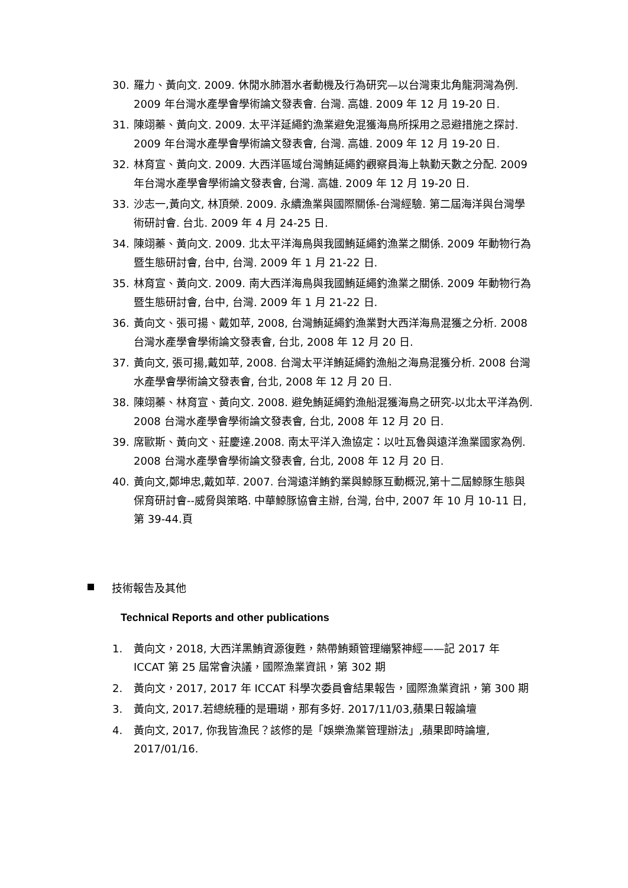30. 羅力、黃向文. 2009. 休閒水肺潛水者動機及行為研究—以台灣東北角龍洞灣為例. 2009 年台灣水產學會學術論文發表會. 台灣. 高雄. 2009 年 12 月 19-20 日.
31. 陳翊蓁、黃向文. 2009. 太平洋延繩釣漁業避免混獲海鳥所採用之忌避措施之探討. 2009 年台灣水產學會學術論文發表會, 台灣. 高雄. 2009 年 12 月 19-20 日.
32. 林育宣、黃向文. 2009. 大西洋區域台灣鮪延繩釣觀察員海上執勤天數之分配. 2009 年台灣水產學會學術論文發表會, 台灣. 高雄. 2009 年 12 月 19-20 日.
33. 沙志一,黃向文, 林頂榮. 2009. 永續漁業與國際關係-台灣經驗. 第二屆海洋與台灣學術研討會. 台北. 2009 年 4 月 24-25 日.
34. 陳翊蓁、黃向文. 2009. 北太平洋海鳥與我國鮪延繩釣漁業之關係. 2009 年動物行為暨生態研討會, 台中, 台灣. 2009 年 1 月 21-22 日.
35. 林育宣、黃向文. 2009. 南大西洋海鳥與我國鮪延繩釣漁業之關係. 2009 年動物行為暨生態研討會, 台中, 台灣. 2009 年 1 月 21-22 日.
36. 黃向文、張可揚、戴如苹, 2008, 台灣鮪延繩釣漁業對大西洋海鳥混獲之分析. 2008 台灣水產學會學術論文發表會, 台北, 2008 年 12 月 20 日.
37. 黃向文, 張可揚,戴如苹, 2008. 台灣太平洋鮪延繩釣漁船之海鳥混獲分析. 2008 台灣水產學會學術論文發表會, 台北, 2008 年 12 月 20 日.
38. 陳翊蓁、林育宣、黃向文. 2008. 避免鮪延繩釣漁船混獲海鳥之研究-以北太平洋為例. 2008 台灣水產學會學術論文發表會, 台北, 2008 年 12 月 20 日.
39. 席歐斯、黃向文、莊慶達.2008. 南太平洋入漁協定：以吐瓦魯與遠洋漁業國家為例. 2008 台灣水產學會學術論文發表會, 台北, 2008 年 12 月 20 日.
40. 黃向文,鄭坤忠,戴如苹. 2007. 台灣遠洋鮪釣業與鯨豚互動概況,第十二屆鯨豚生態與保育研討會--威脅與策略. 中華鯨豚協會主辦, 台灣, 台中, 2007 年 10 月 10-11 日, 第 39-44.頁
技術報告及其他
Technical Reports and other publications
1. 黃向文，2018, 大西洋黑鮪資源復甦，熱帶鮪類管理繃緊神經——記 2017 年 ICCAT 第 25 屆常會決議，國際漁業資訊，第 302 期
2. 黃向文，2017, 2017 年 ICCAT 科學次委員會結果報告，國際漁業資訊，第 300 期
3. 黃向文, 2017.若總統種的是珊瑚，那有多好. 2017/11/03,蘋果日報論壇
4. 黃向文, 2017, 你我皆漁民？該修的是「娛樂漁業管理辦法」,蘋果即時論壇, 2017/01/16.